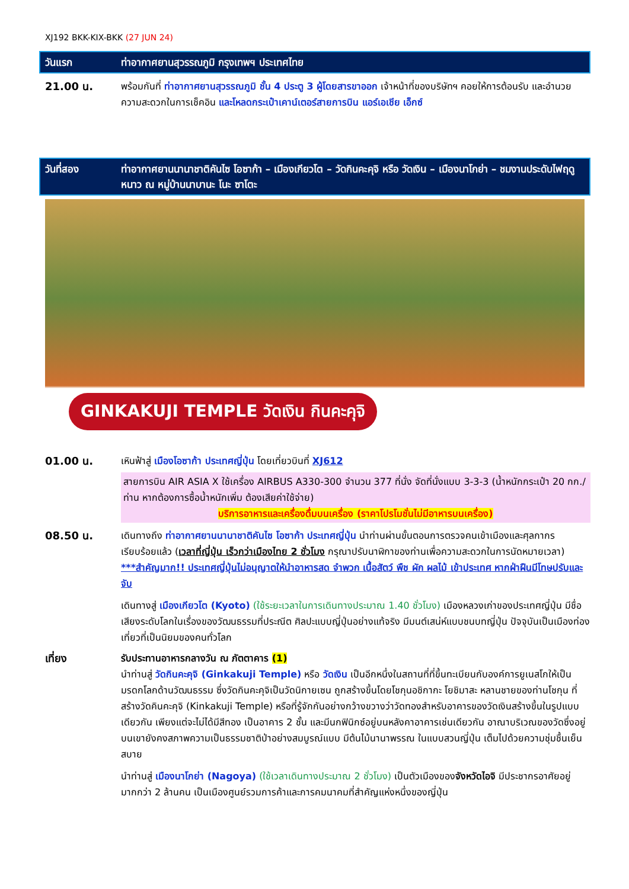XJ192 BKK-KIX-BKK (27 JUN 24)
วันแรก ท่าอากาศยานสุวรรณภูมิ กรุงเทพฯ ประเทศไทย
21.00 น. พร้อมกันที่ ท่าอากาศยานสุวรรณภูมิ ชั้น 4 ประตู 3 ผู้โดยสารขาออก เจ้าหน้าที่ของบริษัทฯ คอยให้การต้อนรับ และอำนวยความสะดวกในการเช็คอิน และโหลดกระเป๋าเคาน์เตอร์สายการบิน แอร์เอเชีย เอ็กซ์
วันที่สอง ท่าอากาศยานนานาชาติคันไซ โอซาก้า – เมืองเกียวโต – วัดกินคะคุจิ หรือ วัดเงิน – เมืองนาโกย่า – ชมงานประดับไฟฤดูหนาว ณ หมู่บ้านนาบานะ โนะ ซาโตะ
GINKAKUJI TEMPLE วัดเงิน กินคะคุจิ
01.00 น. เหินฟ้าสู่ เมืองโอซาก้า ประเทศญี่ปุ่น โดยเที่ยวบินที่ XJ612
สายการบิน AIR ASIA X ใช้เครื่อง AIRBUS A330-300 จำนวน 377 ที่นั่ง จัดที่นั่งแบบ 3-3-3 (น้ำหนักกระเป๋า 20 กก./ท่าน หากต้องการซื้อน้ำหนักเพิ่ม ต้องเสียค่าใช้จ่าย)
บริการอาหารและเครื่องดื่มบนเครื่อง (ราคาโปรโมชั่นไม่มีอาหารบนเครื่อง)
08.50 น. เดินทางถึง ท่าอากาศยานนานาชาติคันไซ โอซาก้า ประเทศญี่ปุ่น นำท่านผ่านขั้นตอนการตรวจคนเข้าเมืองและศุลกากร เรียบร้อยแล้ว (เวลาที่ญี่ปุ่น เร็วกว่าเมืองไทย 2 ชั่วโมง กรุณาปรับนาฬิกาของท่านเพื่อความสะดวกในการนัดหมายเวลา) ***สำคัญมาก!! ประเทศญี่ปุ่นไม่อนุญาตให้นำอาหารสด จำพวก เนื้อสัตว์ พืช ผัก ผลไม้ เข้าประเทศ หากฝ่าฝืนมีโทษปรับและจับ
เดินทางสู่ เมืองเกียวโต (Kyoto) (ใช้ระยะเวลาในการเดินทางประมาณ 1.40 ชั่วโมง) เมืองหลวงเก่าของประเทศญี่ปุ่น มีชื่อเสียงระดับโลกในเรื่องของวัฒนธรรมที่ประณีต ศิลปะแบบญี่ปุ่นอย่างแท้จริง มีมนต์เสน่ห์แบบชนบทญี่ปุ่น ปัจจุบันเป็นเมืองท่องเที่ยวที่เป็นนิยมของคนทั่วโลก
เที่ยง รับประทานอาหารกลางวัน ณ ภัตตาคาร (1)
นำท่านสู่ วัดกินคะคุจิ (Ginkakuji Temple) หรือ วัดเงิน เป็นอีกหนึ่งในสถานที่ที่ขึ้นทะเบียนกับองค์การยูเนสโกให้เป็นมรดกโลกด้านวัฒนธรรม ซึ่งวัดกินคะคุจิเป็นวัดนิกายเซน ถูกสร้างขึ้นโดยโชกุนอชิกากะ โยชิมาสะ หลานชายของท่านโชกุน ที่สร้างวัดคินคะคุจิ (Kinkakuji Temple) หรือที่รู้จักกันอย่างกว้างขวางว่าวัดทองสำหรับอาคารของวัดเงินสร้างขึ้นในรูปแบบเดียวกัน เพียงแต่จะไม่ได้มีสีทอง เป็นอาคาร 2 ชั้น และมีนกฟินิกซ์อยู่บนหลังคาอาคารเช่นเดียวกัน อาณาบริเวณของวัดซึ่งอยู่บนเขายังคงสภาพความเป็นธรรมชาติป่าอย่างสมบูรณ์แบบ มีต้นไม้นานาพรรณ ในแบบสวนญี่ปุ่น เต็มไปด้วยความชุ่มชื้นเย็นสบาย
นำท่านสู่ เมืองนาโกย่า (Nagoya) (ใช้เวลาเดินทางประมาณ 2 ชั่วโมง) เป็นตัวเมืองของจังหวัดไอจิ มีประชากรอาศัยอยู่มากกว่า 2 ล้านคน เป็นเมืองศูนย์รวมการค้าและการคมนาคมที่สำคัญแห่งหนึ่งของญี่ปุ่น